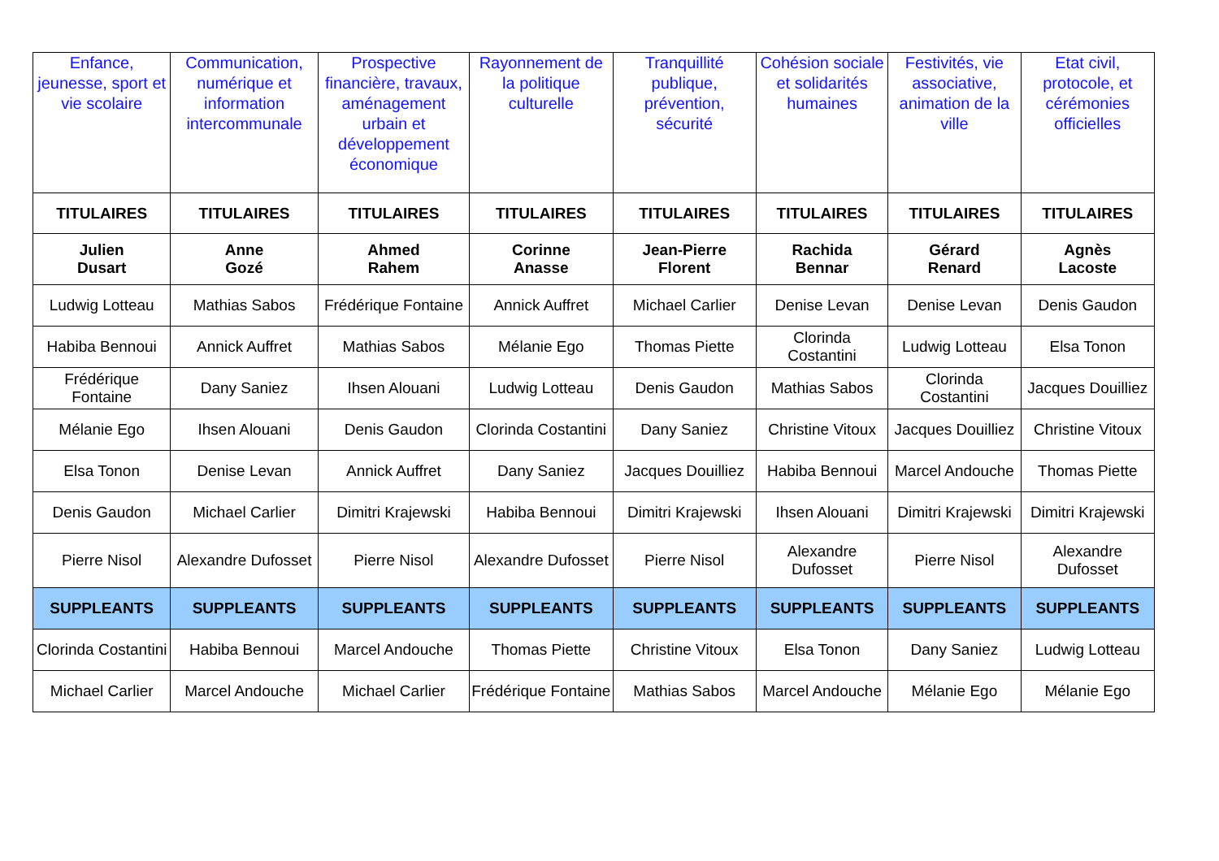| Enfance, jeunesse, sport et vie scolaire | Communication, numérique et information intercommunale | Prospective financière, travaux, aménagement urbain et développement économique | Rayonnement de la politique culturelle | Tranquillité publique, prévention, sécurité | Cohésion sociale et solidarités humaines | Festivités, vie associative, animation de la ville | Etat civil, protocole, et cérémonies officielles |
| --- | --- | --- | --- | --- | --- | --- | --- |
| TITULAIRES | TITULAIRES | TITULAIRES | TITULAIRES | TITULAIRES | TITULAIRES | TITULAIRES | TITULAIRES |
| Julien Dusart | Anne Gozé | Ahmed Rahem | Corinne Anasse | Jean-Pierre Florent | Rachida Bennar | Gérard Renard | Agnès Lacoste |
| Ludwig Lotteau | Mathias Sabos | Frédérique Fontaine | Annick Auffret | Michael Carlier | Denise Levan | Denise Levan | Denis Gaudon |
| Habiba Bennoui | Annick Auffret | Mathias Sabos | Mélanie Ego | Thomas Piette | Clorinda Costantini | Ludwig Lotteau | Elsa Tonon |
| Frédérique Fontaine | Dany Saniez | Ihsen Alouani | Ludwig Lotteau | Denis Gaudon | Mathias Sabos | Clorinda Costantini | Jacques Douilliez |
| Mélanie Ego | Ihsen Alouani | Denis Gaudon | Clorinda Costantini | Dany Saniez | Christine Vitoux | Jacques Douilliez | Christine Vitoux |
| Elsa Tonon | Denise Levan | Annick Auffret | Dany Saniez | Jacques Douilliez | Habiba Bennoui | Marcel Andouche | Thomas Piette |
| Denis Gaudon | Michael Carlier | Dimitri Krajewski | Habiba Bennoui | Dimitri Krajewski | Ihsen Alouani | Dimitri Krajewski | Dimitri Krajewski |
| Pierre Nisol | Alexandre Dufosset | Pierre Nisol | Alexandre Dufosset | Pierre Nisol | Alexandre Dufosset | Pierre Nisol | Alexandre Dufosset |
| SUPPLEANTS | SUPPLEANTS | SUPPLEANTS | SUPPLEANTS | SUPPLEANTS | SUPPLEANTS | SUPPLEANTS | SUPPLEANTS |
| Clorinda Costantini | Habiba Bennoui | Marcel Andouche | Thomas Piette | Christine Vitoux | Elsa Tonon | Dany Saniez | Ludwig Lotteau |
| Michael Carlier | Marcel Andouche | Michael Carlier | Frédérique Fontaine | Mathias Sabos | Marcel Andouche | Mélanie Ego | Mélanie Ego |